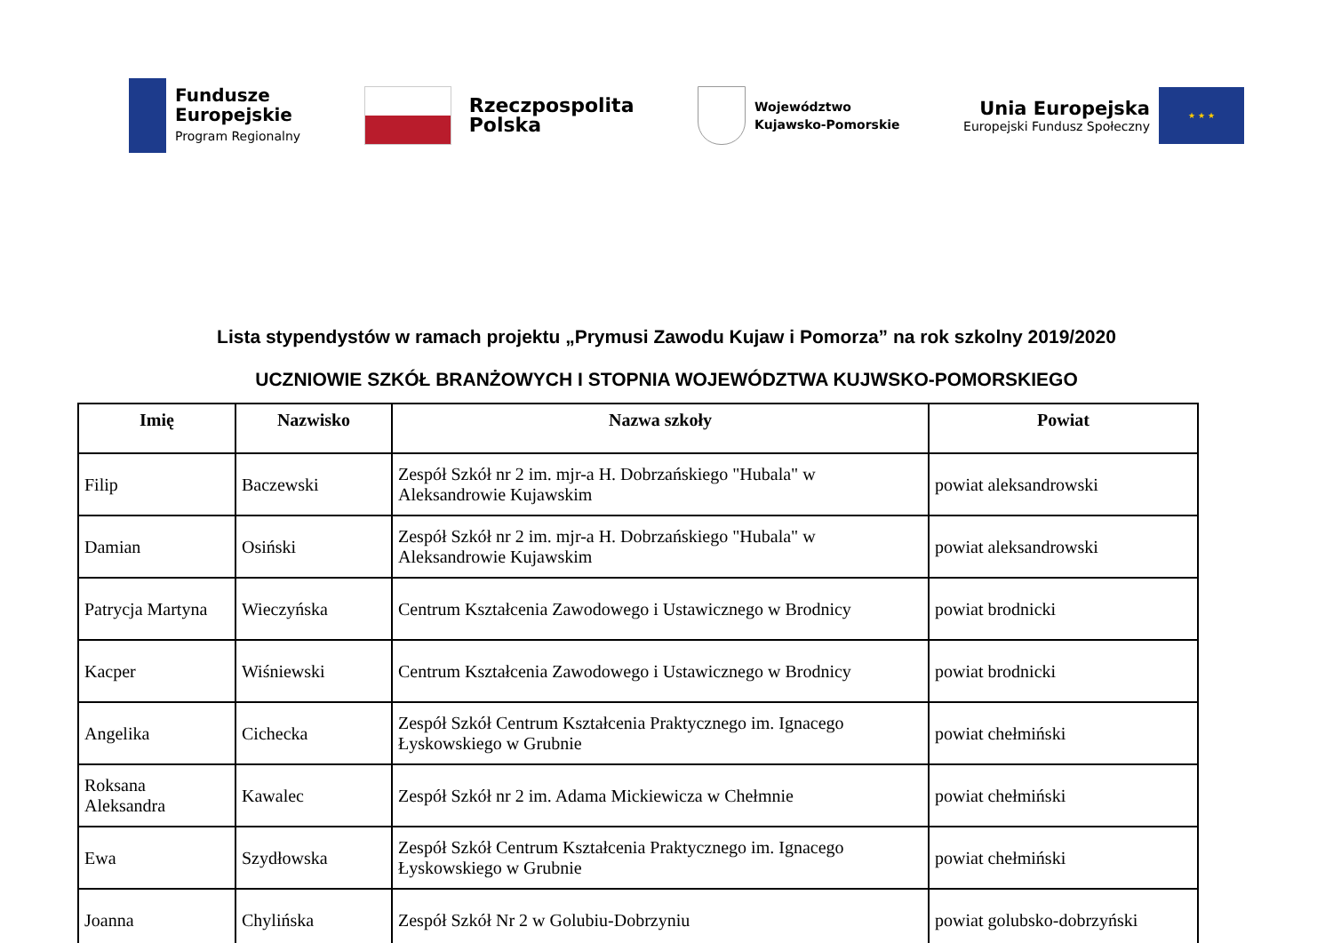Fundusze
Europejskie
Program Regionalny
Rzeczpospolita
Polska
Województwo
Kujawsko-Pomorskie
Unia Europejska
Europejski Fundusz Społeczny
★ ★ ★
Lista stypendystów w ramach projektu „Prymusi Zawodu Kujaw i Pomorza” na rok szkolny 2019/2020
UCZNIOWIE SZKÓŁ BRANŻOWYCH I STOPNIA WOJEWÓDZTWA KUJWSKO-POMORSKIEGO
| Imię | Nazwisko | Nazwa szkoły | Powiat |
| --- | --- | --- | --- |
| Filip | Baczewski | Zespół Szkół nr 2 im. mjr-a H. Dobrzańskiego "Hubala" w Aleksandrowie Kujawskim | powiat aleksandrowski |
| Damian | Osiński | Zespół Szkół nr 2 im. mjr-a H. Dobrzańskiego "Hubala" w Aleksandrowie Kujawskim | powiat aleksandrowski |
| Patrycja Martyna | Wieczyńska | Centrum Kształcenia Zawodowego i Ustawicznego w Brodnicy | powiat brodnicki |
| Kacper | Wiśniewski | Centrum Kształcenia Zawodowego i Ustawicznego w Brodnicy | powiat brodnicki |
| Angelika | Cichecka | Zespół Szkół Centrum Kształcenia Praktycznego im. Ignacego Łyskowskiego w Grubnie | powiat chełmiński |
| Roksana Aleksandra | Kawalec | Zespół Szkół nr 2 im. Adama Mickiewicza w Chełmnie | powiat chełmiński |
| Ewa | Szydłowska | Zespół Szkół Centrum Kształcenia Praktycznego im. Ignacego Łyskowskiego w Grubnie | powiat chełmiński |
| Joanna | Chylińska | Zespół Szkół Nr 2 w Golubiu-Dobrzyniu | powiat golubsko-dobrzyński |